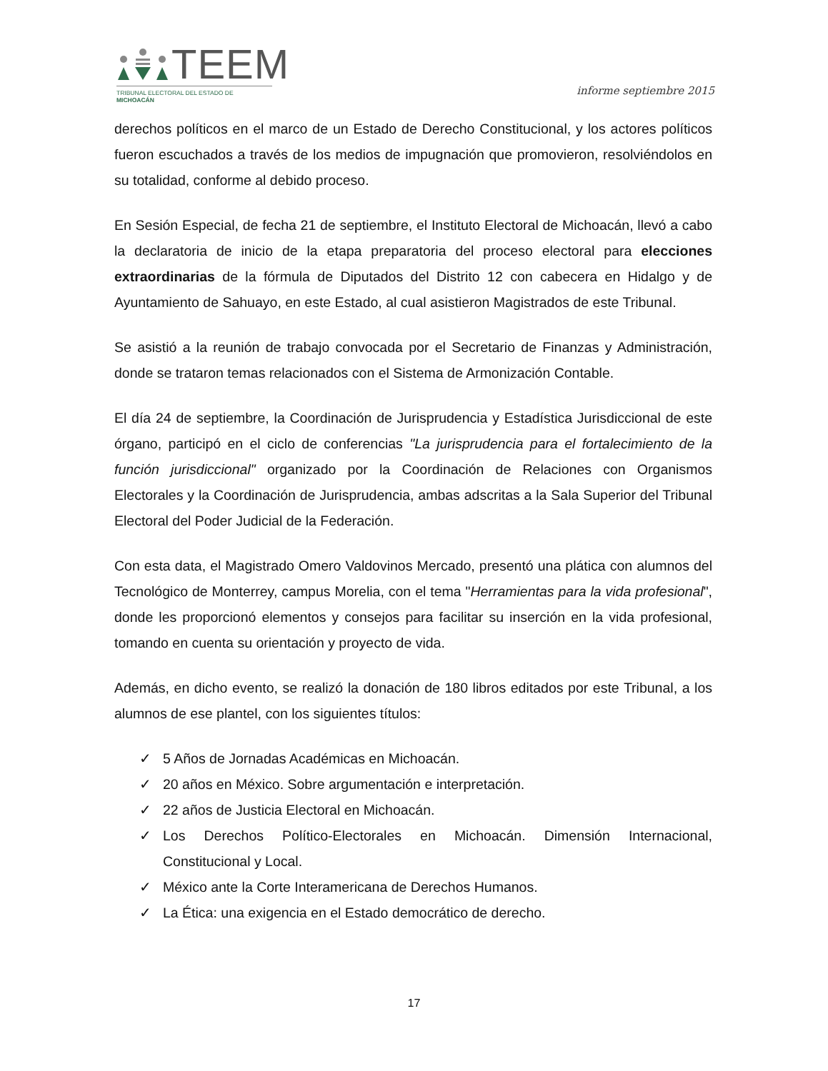TEEM
TRIBUNAL ELECTORAL DEL ESTADO DE MICHOACÁN
informe septiembre 2015
derechos políticos en el marco de un Estado de Derecho Constitucional, y los actores políticos fueron escuchados a través de los medios de impugnación que promovieron, resolviéndolos en su totalidad, conforme al debido proceso.
En Sesión Especial, de fecha 21 de septiembre, el Instituto Electoral de Michoacán, llevó a cabo la declaratoria de inicio de la etapa preparatoria del proceso electoral para elecciones extraordinarias de la fórmula de Diputados del Distrito 12 con cabecera en Hidalgo y de Ayuntamiento de Sahuayo, en este Estado, al cual asistieron Magistrados de este Tribunal.
Se asistió a la reunión de trabajo convocada por el Secretario de Finanzas y Administración, donde se trataron temas relacionados con el Sistema de Armonización Contable.
El día 24 de septiembre, la Coordinación de Jurisprudencia y Estadística Jurisdiccional de este órgano, participó en el ciclo de conferencias "La jurisprudencia para el fortalecimiento de la función jurisdiccional" organizado por la Coordinación de Relaciones con Organismos Electorales y la Coordinación de Jurisprudencia, ambas adscritas a la Sala Superior del Tribunal Electoral del Poder Judicial de la Federación.
Con esta data, el Magistrado Omero Valdovinos Mercado, presentó una plática con alumnos del Tecnológico de Monterrey, campus Morelia, con el tema "Herramientas para la vida profesional", donde les proporcionó elementos y consejos para facilitar su inserción en la vida profesional, tomando en cuenta su orientación y proyecto de vida.
Además, en dicho evento, se realizó la donación de 180 libros editados por este Tribunal, a los alumnos de ese plantel, con los siguientes títulos:
✓ 5 Años de Jornadas Académicas en Michoacán.
✓ 20 años en México. Sobre argumentación e interpretación.
✓ 22 años de Justicia Electoral en Michoacán.
✓ Los Derechos Político-Electorales en Michoacán. Dimensión Internacional, Constitucional y Local.
✓ México ante la Corte Interamericana de Derechos Humanos.
✓ La Ética: una exigencia en el Estado democrático de derecho.
17